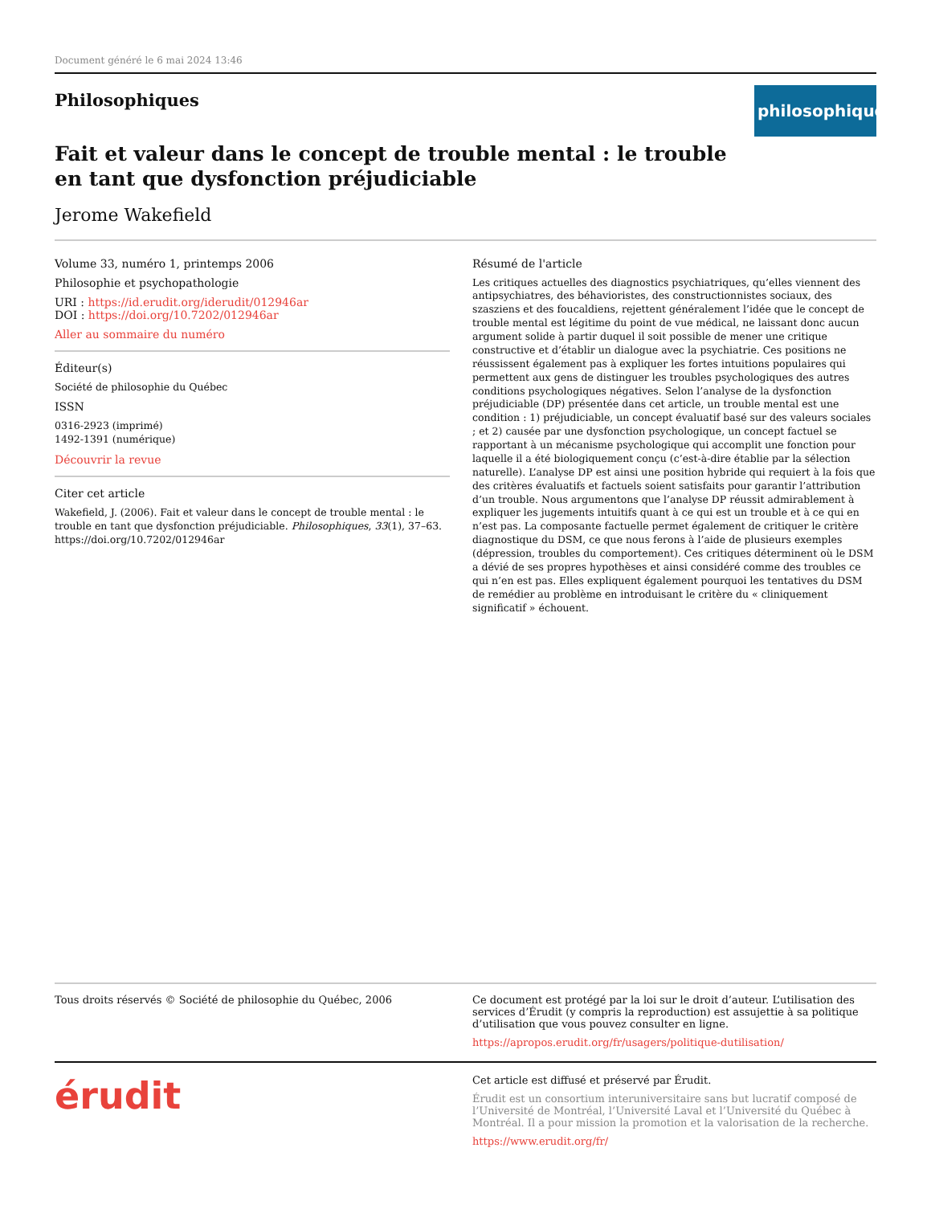Document généré le 6 mai 2024 13:46
Philosophiques
philosophiques
Fait et valeur dans le concept de trouble mental : le trouble en tant que dysfonction préjudiciable
Jerome Wakefield
Volume 33, numéro 1, printemps 2006
Philosophie et psychopathologie
URI : https://id.erudit.org/iderudit/012946ar
DOI : https://doi.org/10.7202/012946ar
Aller au sommaire du numéro
Éditeur(s)
Société de philosophie du Québec
ISSN
0316-2923 (imprimé)
1492-1391 (numérique)
Découvrir la revue
Citer cet article
Wakefield, J. (2006). Fait et valeur dans le concept de trouble mental : le trouble en tant que dysfonction préjudiciable. Philosophiques, 33(1), 37–63. https://doi.org/10.7202/012946ar
Résumé de l'article
Les critiques actuelles des diagnostics psychiatriques, qu’elles viennent des antipsychiatres, des béhavioristes, des constructionnistes sociaux, des szasziens et des foucaldiens, rejettent généralement l’idée que le concept de trouble mental est légitime du point de vue médical, ne laissant donc aucun argument solide à partir duquel il soit possible de mener une critique constructive et d’établir un dialogue avec la psychiatrie. Ces positions ne réussissent également pas à expliquer les fortes intuitions populaires qui permettent aux gens de distinguer les troubles psychologiques des autres conditions psychologiques négatives. Selon l’analyse de la dysfonction préjudiciable (DP) présentée dans cet article, un trouble mental est une condition : 1) préjudiciable, un concept évaluatif basé sur des valeurs sociales ; et 2) causée par une dysfonction psychologique, un concept factuel se rapportant à un mécanisme psychologique qui accomplit une fonction pour laquelle il a été biologiquement conçu (c’est-à-dire établie par la sélection naturelle). L’analyse DP est ainsi une position hybride qui requiert à la fois que des critères évaluatifs et factuels soient satisfaits pour garantir l’attribution d’un trouble. Nous argumentons que l’analyse DP réussit admirablement à expliquer les jugements intuitifs quant à ce qui est un trouble et à ce qui en n’est pas. La composante factuelle permet également de critiquer le critère diagnostique du DSM, ce que nous ferons à l’aide de plusieurs exemples (dépression, troubles du comportement). Ces critiques déterminent où le DSM a dévié de ses propres hypothèses et ainsi considéré comme des troubles ce qui n’en est pas. Elles expliquent également pourquoi les tentatives du DSM de remédier au problème en introduisant le critère du « cliniquement significatif » échouent.
Tous droits réservés © Société de philosophie du Québec, 2006 Ce document est protégé par la loi sur le droit d’auteur. L’utilisation des services d’Érudit (y compris la reproduction) est assujettie à sa politique d’utilisation que vous pouvez consulter en ligne.
https://apropos.erudit.org/fr/usagers/politique-dutilisation/
érudit
Cet article est diffusé et préservé par Érudit.
Érudit est un consortium interuniversitaire sans but lucratif composé de l’Université de Montréal, l’Université Laval et l’Université du Québec à Montréal. Il a pour mission la promotion et la valorisation de la recherche.
https://www.erudit.org/fr/